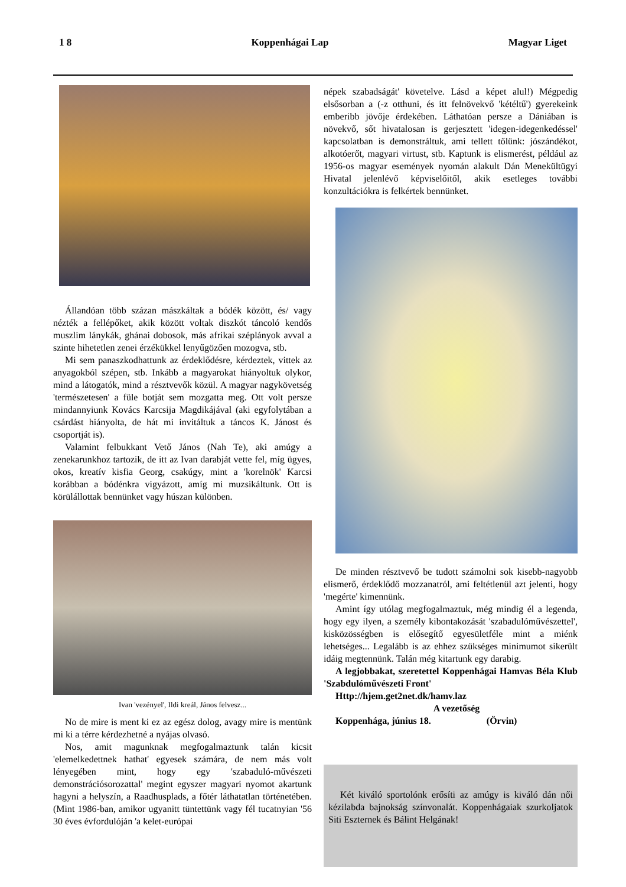1 8 Koppenhágai Lap Magyar Liget
Állandóan több százan mászkáltak a bódék között, és/ vagy nézték a fellépőket, akik között voltak diszkót táncoló kendős muszlim lánykák, ghánai dobosok, más afrikai széplányok avval a szinte hihetetlen zenei érzékükkel lenyűgözően mozogva, stb.
Mi sem panaszkodhattunk az érdeklődésre, kérdeztek, vittek az anyagokból szépen, stb. Inkább a magyarokat hiányoltuk olykor, mind a látogatók, mind a résztvevők közül. A magyar nagykövetség 'természetesen' a füle botját sem mozgatta meg. Ott volt persze mindannyiunk Kovács Karcsija Magdikájával (aki egyfolytában a csárdást hiányolta, de hát mi invitáltuk a táncos K. Jánost és csoportját is).
Valamint felbukkant Vető János (Nah Te), aki amúgy a zenekarunkhoz tartozik, de itt az Ivan darabját vette fel, míg ügyes, okos, kreatív kisfia Georg, csakúgy, mint a 'korelnök' Karcsi korábban a bódénkra vigyázott, amíg mi muzsikáltunk. Ott is körülállottak bennünket vagy húszan különben.
Ivan 'vezényel', Ildi kreál, János felvesz...
No de mire is ment ki ez az egész dolog, avagy mire is mentünk mi ki a térre kérdezhetné a nyájas olvasó.
Nos, amit magunknak megfogalmaztunk talán kicsit 'elemelkedettnek hathat' egyesek számára, de nem más volt lényegében mint, hogy egy 'szabaduló-művészeti demonstrációsorozattal' megint egyszer magyari nyomot akartunk hagyni a helyszín, a Raadhusplads, a főtér láthatatlan történetében. (Mint 1986-ban, amikor ugyanitt tüntettünk vagy fél tucatnyian '56 30 éves évfordulóján 'a kelet-európai
népek szabadságát' követelve. Lásd a képet alul!) Mégpedig elsősorban a (-z otthuni, és itt felnövekvő 'kétéltű') gyerekeink emberibb jövője érdekében. Láthatóan persze a Dániában is növekvő, sőt hivatalosan is gerjesztett 'idegen-idegenkedéssel' kapcsolatban is demonstráltuk, ami tellett tőlünk: jószándékot, alkotóerőt, magyari virtust, stb. Kaptunk is elismerést, például az 1956-os magyar események nyomán alakult Dán Menekültügyi Hivatal jelenlévő képviselőitől, akik esetleges további konzultációkra is felkértek bennünket.
De minden résztvevő be tudott számolni sok kisebb-nagyobb elismerő, érdeklődő mozzanatról, ami feltétlenül azt jelenti, hogy 'megérte' kimennünk.
Amint így utólag megfogalmaztuk, még mindig él a legenda, hogy egy ilyen, a személy kibontakozását 'szabadulóművészettel', kisközösségben is elősegítő egyesületféle mint a miénk lehetséges... Legalább is az ehhez szükséges minimumot sikerült idáig megtennünk. Talán még kitartunk egy darabig.
A legjobbakat, szeretettel Koppenhágai Hamvas Béla Klub 'Szabdulóművészeti Front'
Http://hjem.get2net.dk/hamv.laz
A vezetőség
Koppenhága, június 18. (Örvin)
Két kiváló sportolónk erősíti az amúgy is kiváló dán női kézilabda bajnokság színvonalát. Koppenhágaiak szurkoljatok Siti Eszternek és Bálint Helgának!